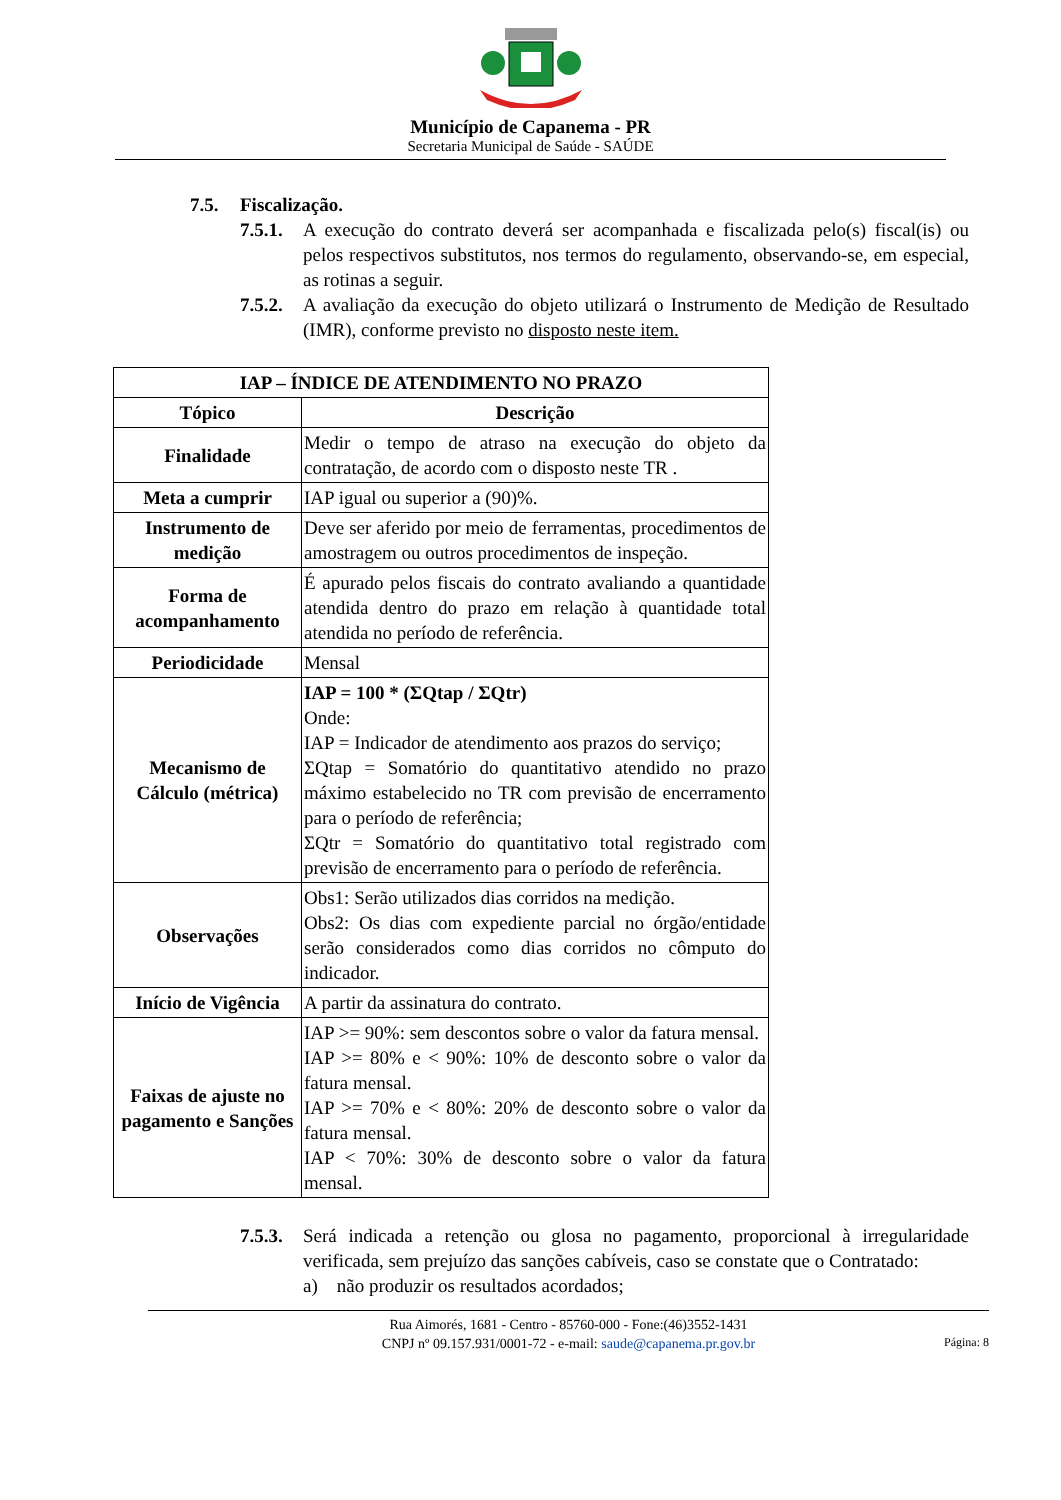Município de Capanema - PR
Secretaria Municipal de Saúde - SAÚDE
7.5. Fiscalização.
7.5.1. A execução do contrato deverá ser acompanhada e fiscalizada pelo(s) fiscal(is) ou pelos respectivos substitutos, nos termos do regulamento, observando-se, em especial, as rotinas a seguir.
7.5.2. A avaliação da execução do objeto utilizará o Instrumento de Medição de Resultado (IMR), conforme previsto no disposto neste item.
| IAP – ÍNDICE DE ATENDIMENTO NO PRAZO | |
| --- | --- |
| Tópico | Descrição |
| Finalidade | Medir o tempo de atraso na execução do objeto da contratação, de acordo com o disposto neste TR . |
| Meta a cumprir | IAP igual ou superior a (90)%. |
| Instrumento de medição | Deve ser aferido por meio de ferramentas, procedimentos de amostragem ou outros procedimentos de inspeção. |
| Forma de acompanhamento | É apurado pelos fiscais do contrato avaliando a quantidade atendida dentro do prazo em relação à quantidade total atendida no período de referência. |
| Periodicidade | Mensal |
| Mecanismo de Cálculo (métrica) | IAP = 100 * (ΣQtap / ΣQtr) Onde: IAP = Indicador de atendimento aos prazos do serviço; ΣQtap = Somatório do quantitativo atendido no prazo máximo estabelecido no TR com previsão de encerramento para o período de referência; ΣQtr = Somatório do quantitativo total registrado com previsão de encerramento para o período de referência. |
| Observações | Obs1: Serão utilizados dias corridos na medição. Obs2: Os dias com expediente parcial no órgão/entidade serão considerados como dias corridos no cômputo do indicador. |
| Início de Vigência | A partir da assinatura do contrato. |
| Faixas de ajuste no pagamento e Sanções | IAP >= 90%: sem descontos sobre o valor da fatura mensal. IAP >= 80% e < 90%: 10% de desconto sobre o valor da fatura mensal. IAP >= 70% e < 80%: 20% de desconto sobre o valor da fatura mensal. IAP < 70%: 30% de desconto sobre o valor da fatura mensal. |
7.5.3. Será indicada a retenção ou glosa no pagamento, proporcional à irregularidade verificada, sem prejuízo das sanções cabíveis, caso se constate que o Contratado:
a) não produzir os resultados acordados;
Rua Aimorés, 1681 - Centro - 85760-000 - Fone:(46)3552-1431
CNPJ nº 09.157.931/0001-72 - e-mail: saude@capanema.pr.gov.br
Página: 8